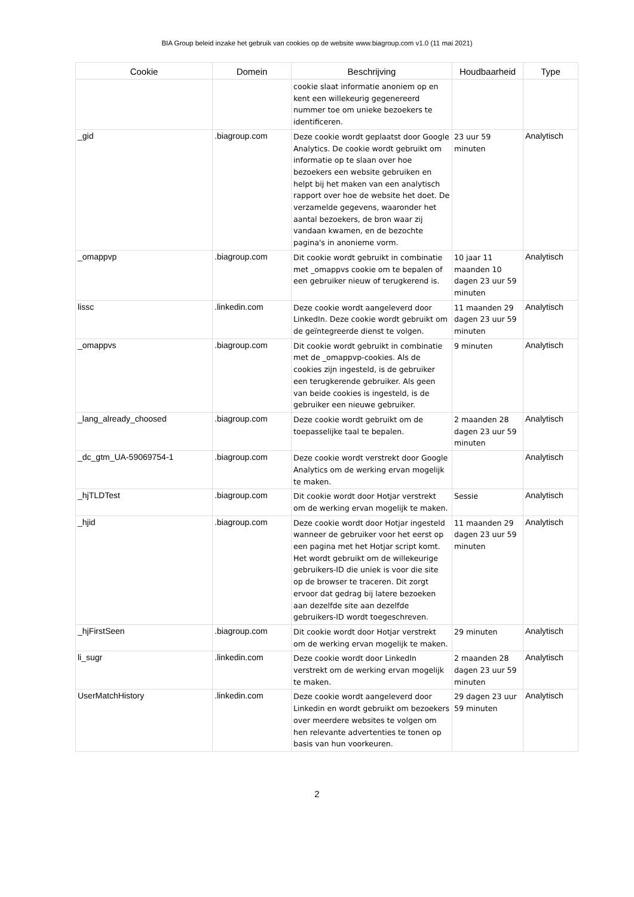BIA Group beleid inzake het gebruik van cookies op de website www.biagroup.com v1.0 (11 mai 2021)
| Cookie | Domein | Beschrijving | Houdbaarheid | Type |
| --- | --- | --- | --- | --- |
| | | cookie slaat informatie anoniem op en kent een willekeurig gegenereerd nummer toe om unieke bezoekers te identificeren. | | |
| _gid | .biagroup.com | Deze cookie wordt geplaatst door Google Analytics. De cookie wordt gebruikt om informatie op te slaan over hoe bezoekers een website gebruiken en helpt bij het maken van een analytisch rapport over hoe de website het doet. De verzamelde gegevens, waaronder het aantal bezoekers, de bron waar zij vandaan kwamen, en de bezochte pagina's in anonieme vorm. | 23 uur 59 minuten | Analytisch |
| _omappvp | .biagroup.com | Dit cookie wordt gebruikt in combinatie met _omappvs cookie om te bepalen of een gebruiker nieuw of terugkerend is. | 10 jaar 11 maanden 10 dagen 23 uur 59 minuten | Analytisch |
| lissc | .linkedin.com | Deze cookie wordt aangeleverd door LinkedIn. Deze cookie wordt gebruikt om de geïntegreerde dienst te volgen. | 11 maanden 29 dagen 23 uur 59 minuten | Analytisch |
| _omappvs | .biagroup.com | Dit cookie wordt gebruikt in combinatie met de _omappvp-cookies. Als de cookies zijn ingesteld, is de gebruiker een terugkerende gebruiker. Als geen van beide cookies is ingesteld, is de gebruiker een nieuwe gebruiker. | 9 minuten | Analytisch |
| _lang_already_choosed | .biagroup.com | Deze cookie wordt gebruikt om de toepasselijke taal te bepalen. | 2 maanden 28 dagen 23 uur 59 minuten | Analytisch |
| _dc_gtm_UA-59069754-1 | .biagroup.com | Deze cookie wordt verstrekt door Google Analytics om de werking ervan mogelijk te maken. | | Analytisch |
| _hjTLDTest | .biagroup.com | Dit cookie wordt door Hotjar verstrekt om de werking ervan mogelijk te maken. | Sessie | Analytisch |
| _hjid | .biagroup.com | Deze cookie wordt door Hotjar ingesteld wanneer de gebruiker voor het eerst op een pagina met het Hotjar script komt. Het wordt gebruikt om de willekeurige gebruikers-ID die uniek is voor die site op de browser te traceren. Dit zorgt ervoor dat gedrag bij latere bezoeken aan dezelfde site aan dezelfde gebruikers-ID wordt toegeschreven. | 11 maanden 29 dagen 23 uur 59 minuten | Analytisch |
| _hjFirstSeen | .biagroup.com | Dit cookie wordt door Hotjar verstrekt om de werking ervan mogelijk te maken. | 29 minuten | Analytisch |
| li_sugr | .linkedin.com | Deze cookie wordt door LinkedIn verstrekt om de werking ervan mogelijk te maken. | 2 maanden 28 dagen 23 uur 59 minuten | Analytisch |
| UserMatchHistory | .linkedin.com | Deze cookie wordt aangeleverd door Linkedin en wordt gebruikt om bezoekers over meerdere websites te volgen om hen relevante advertenties te tonen op basis van hun voorkeuren. | 29 dagen 23 uur 59 minuten | Analytisch |
2